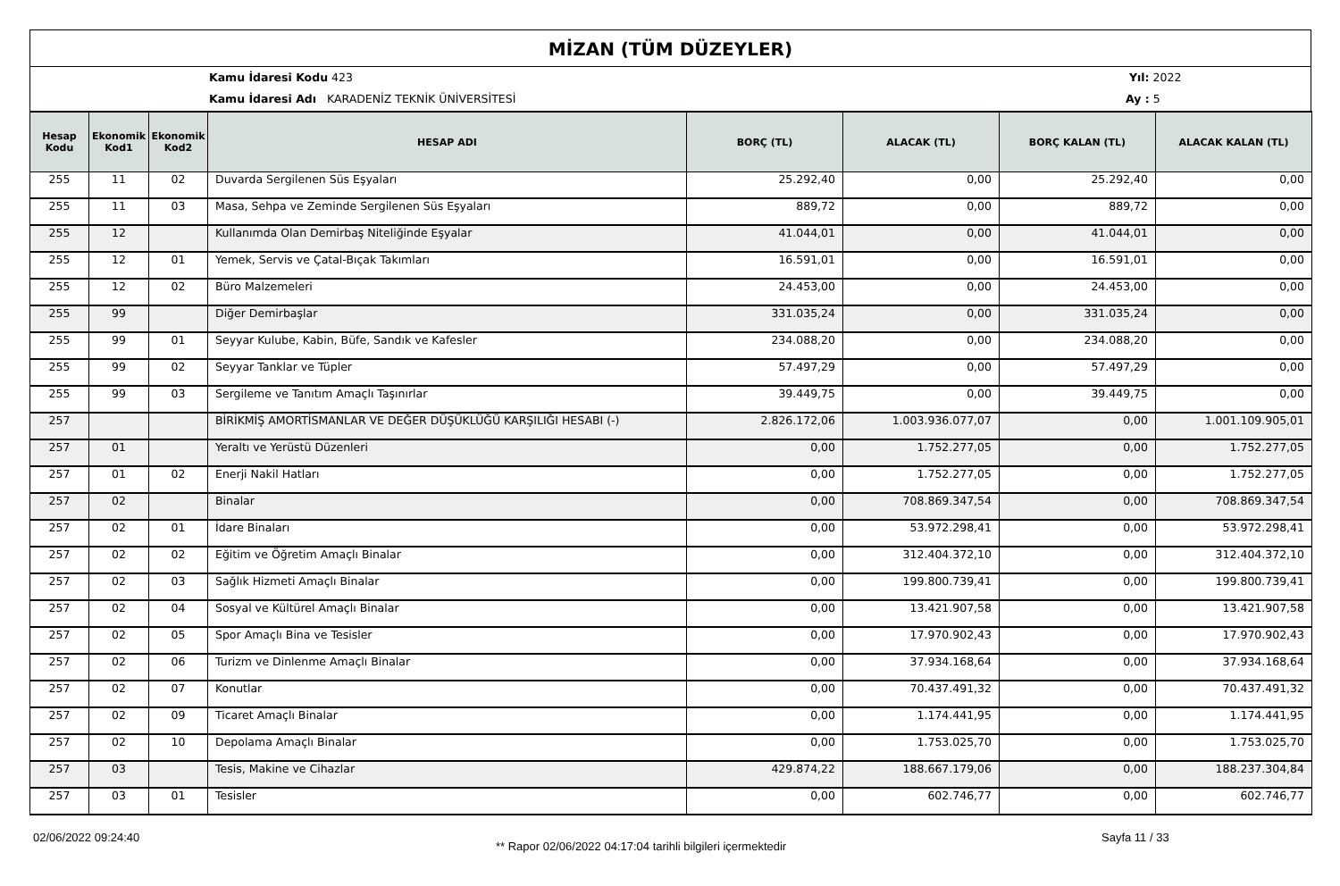MİZAN (TÜM DÜZEYLER)
Kamu İdaresi Kodu 423 Yıl: 2022
Kamu İdaresi Adı KARADENİZ TEKNİK ÜNİVERSİTESİ Ay : 5
| Hesap Kodu | Ekonomik Kod1 | Ekonomik Kod2 | HESAP ADI | BORÇ (TL) | ALACAK (TL) | BORÇ KALAN (TL) | ALACAK KALAN (TL) |
| --- | --- | --- | --- | --- | --- | --- | --- |
| 255 | 11 | 02 | Duvarda Sergilenen Süs Eşyaları | 25.292,40 | 0,00 | 25.292,40 | 0,00 |
| 255 | 11 | 03 | Masa, Sehpa ve Zeminde Sergilenen Süs Eşyaları | 889,72 | 0,00 | 889,72 | 0,00 |
| 255 | 12 | | Kullanımda Olan Demirbaş Niteliğinde Eşyalar | 41.044,01 | 0,00 | 41.044,01 | 0,00 |
| 255 | 12 | 01 | Yemek, Servis ve Çatal-Bıçak Takımları | 16.591,01 | 0,00 | 16.591,01 | 0,00 |
| 255 | 12 | 02 | Büro Malzemeleri | 24.453,00 | 0,00 | 24.453,00 | 0,00 |
| 255 | 99 | | Diğer Demirbaşlar | 331.035,24 | 0,00 | 331.035,24 | 0,00 |
| 255 | 99 | 01 | Seyyar Kulube, Kabin, Büfe, Sandık ve Kafesler | 234.088,20 | 0,00 | 234.088,20 | 0,00 |
| 255 | 99 | 02 | Seyyar Tanklar ve Tüpler | 57.497,29 | 0,00 | 57.497,29 | 0,00 |
| 255 | 99 | 03 | Sergileme ve Tanıtım Amaçlı Taşınırlar | 39.449,75 | 0,00 | 39.449,75 | 0,00 |
| 257 | | | BİRİKMİŞ AMORTİSMANLAR VE DEĞER DÜŞÜKLÜĞÜ KARŞILIĞI HESABI (-) | 2.826.172,06 | 1.003.936.077,07 | 0,00 | 1.001.109.905,01 |
| 257 | 01 | | Yeraltı ve Yerüstü Düzenleri | 0,00 | 1.752.277,05 | 0,00 | 1.752.277,05 |
| 257 | 01 | 02 | Enerji Nakil Hatları | 0,00 | 1.752.277,05 | 0,00 | 1.752.277,05 |
| 257 | 02 | | Binalar | 0,00 | 708.869.347,54 | 0,00 | 708.869.347,54 |
| 257 | 02 | 01 | İdare Binaları | 0,00 | 53.972.298,41 | 0,00 | 53.972.298,41 |
| 257 | 02 | 02 | Eğitim ve Öğretim Amaçlı Binalar | 0,00 | 312.404.372,10 | 0,00 | 312.404.372,10 |
| 257 | 02 | 03 | Sağlık Hizmeti Amaçlı Binalar | 0,00 | 199.800.739,41 | 0,00 | 199.800.739,41 |
| 257 | 02 | 04 | Sosyal ve Kültürel Amaçlı Binalar | 0,00 | 13.421.907,58 | 0,00 | 13.421.907,58 |
| 257 | 02 | 05 | Spor Amaçlı Bina ve Tesisler | 0,00 | 17.970.902,43 | 0,00 | 17.970.902,43 |
| 257 | 02 | 06 | Turizm ve Dinlenme Amaçlı Binalar | 0,00 | 37.934.168,64 | 0,00 | 37.934.168,64 |
| 257 | 02 | 07 | Konutlar | 0,00 | 70.437.491,32 | 0,00 | 70.437.491,32 |
| 257 | 02 | 09 | Ticaret Amaçlı Binalar | 0,00 | 1.174.441,95 | 0,00 | 1.174.441,95 |
| 257 | 02 | 10 | Depolama Amaçlı Binalar | 0,00 | 1.753.025,70 | 0,00 | 1.753.025,70 |
| 257 | 03 | | Tesis, Makine ve Cihazlar | 429.874,22 | 188.667.179,06 | 0,00 | 188.237.304,84 |
| 257 | 03 | 01 | Tesisler | 0,00 | 602.746,77 | 0,00 | 602.746,77 |
02/06/2022 09:24:40
** Rapor 02/06/2022 04:17:04 tarihli bilgileri içermektedir
Sayfa 11 / 33